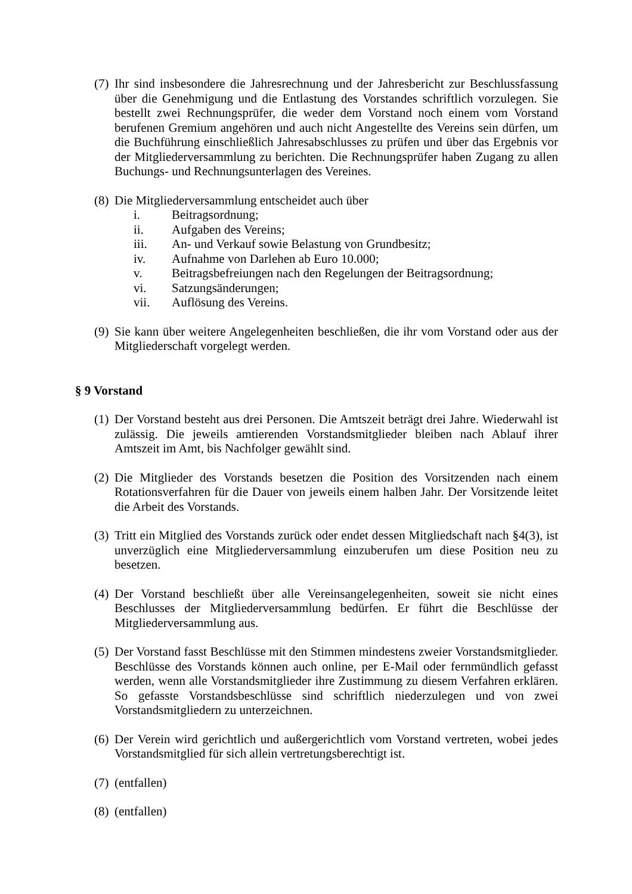(7)
Ihr sind insbesondere die Jahresrechnung und der Jahresbericht zur Beschlussfassung über die Genehmigung und die Entlastung des Vorstandes schriftlich vorzulegen. Sie bestellt zwei Rechnungsprüfer, die weder dem Vorstand noch einem vom Vorstand berufenen Gremium angehören und auch nicht Angestellte des Vereins sein dürfen, um die Buchführung einschließlich Jahresabschlusses zu prüfen und über das Ergebnis vor der Mitgliederversammlung zu berichten. Die Rechnungsprüfer haben Zugang zu allen Buchungs- und Rechnungsunterlagen des Vereines.
(8)
Die Mitgliederversammlung entscheidet auch über
i. Beitragsordnung;
ii. Aufgaben des Vereins;
iii. An- und Verkauf sowie Belastung von Grundbesitz;
iv. Aufnahme von Darlehen ab Euro 10.000;
v. Beitragsbefreiungen nach den Regelungen der Beitragsordnung;
vi. Satzungsänderungen;
vii. Auflösung des Vereins.
(9)
Sie kann über weitere Angelegenheiten beschließen, die ihr vom Vorstand oder aus der Mitgliederschaft vorgelegt werden.
§ 9 Vorstand
(1)
Der Vorstand besteht aus drei Personen. Die Amtszeit beträgt drei Jahre. Wiederwahl ist zulässig. Die jeweils amtierenden Vorstandsmitglieder bleiben nach Ablauf ihrer Amtszeit im Amt, bis Nachfolger gewählt sind.
(2)
Die Mitglieder des Vorstands besetzen die Position des Vorsitzenden nach einem Rotationsverfahren für die Dauer von jeweils einem halben Jahr. Der Vorsitzende leitet die Arbeit des Vorstands.
(3)
Tritt ein Mitglied des Vorstands zurück oder endet dessen Mitgliedschaft nach §4(3), ist unverzüglich eine Mitgliederversammlung einzuberufen um diese Position neu zu besetzen.
(4)
Der Vorstand beschließt über alle Vereinsangelegenheiten, soweit sie nicht eines Beschlusses der Mitgliederversammlung bedürfen. Er führt die Beschlüsse der Mitgliederversammlung aus.
(5)
Der Vorstand fasst Beschlüsse mit den Stimmen mindestens zweier Vorstandsmitglieder. Beschlüsse des Vorstands können auch online, per E-Mail oder fernmündlich gefasst werden, wenn alle Vorstandsmitglieder ihre Zustimmung zu diesem Verfahren erklären. So gefasste Vorstandsbeschlüsse sind schriftlich niederzulegen und von zwei Vorstandsmitgliedern zu unterzeichnen.
(6)
Der Verein wird gerichtlich und außergerichtlich vom Vorstand vertreten, wobei jedes Vorstandsmitglied für sich allein vertretungsberechtigt ist.
(7)
(entfallen)
(8)
(entfallen)